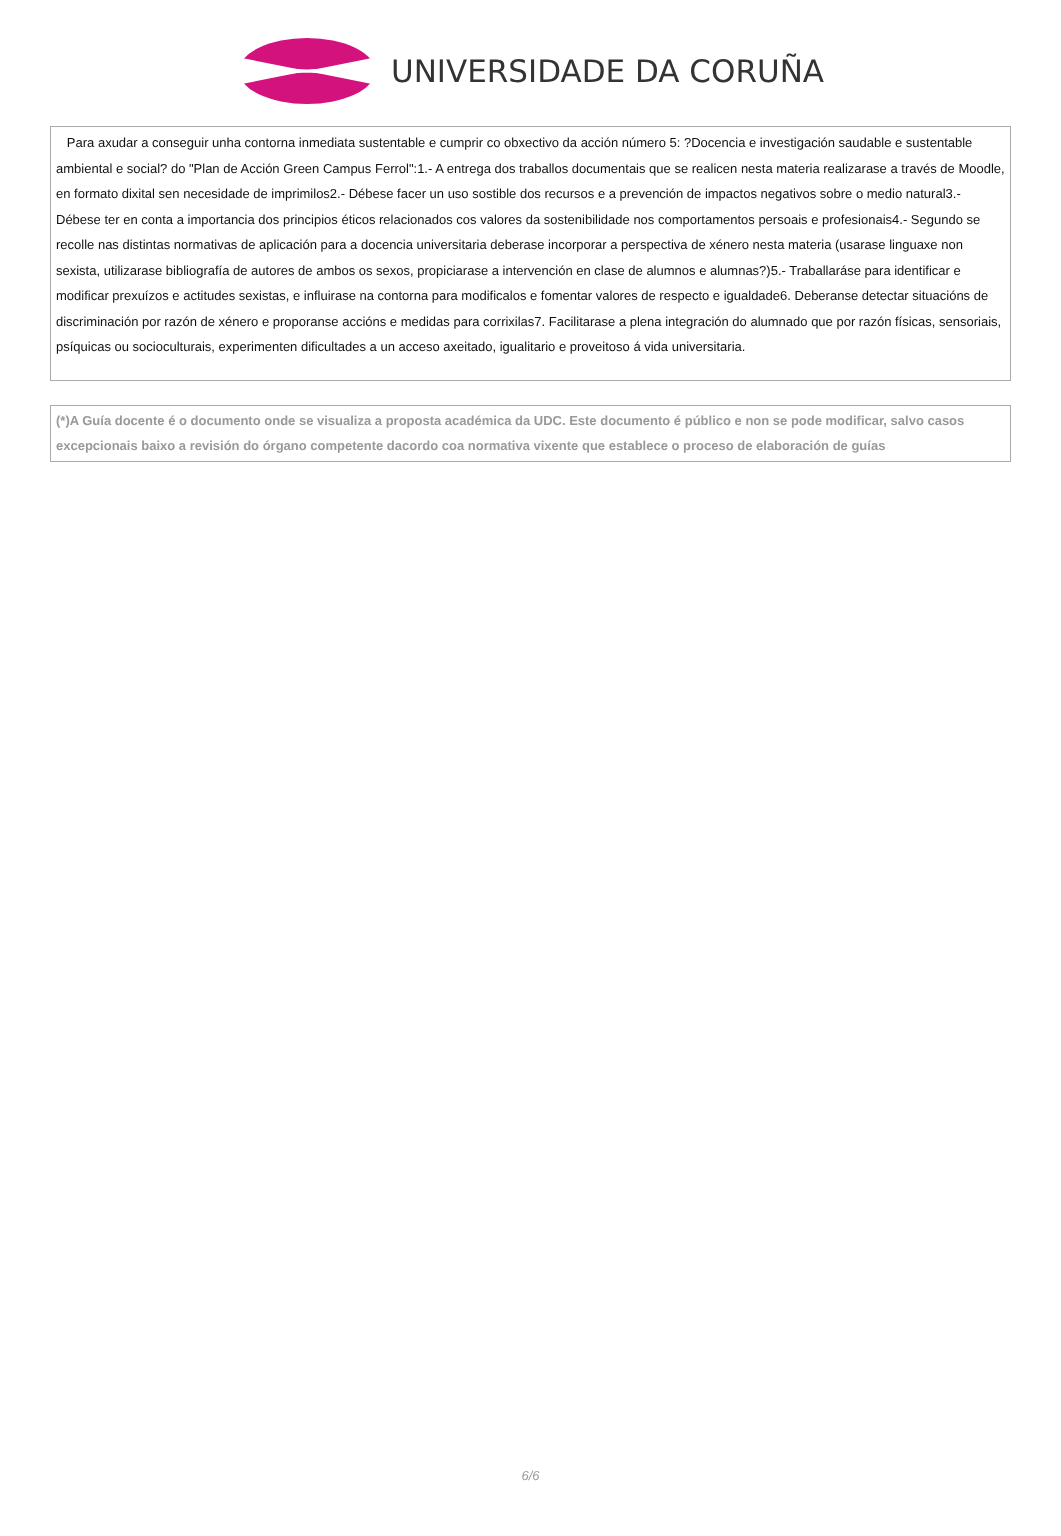UNIVERSIDADE DA CORUÑA
Para axudar a conseguir unha contorna inmediata sustentable e cumprir co obxectivo da acción número 5: ?Docencia e investigación saudable e sustentable ambiental e social? do "Plan de Acción Green Campus Ferrol":1.- A entrega dos traballos documentais que se realicen nesta materia realizarase a través de Moodle, en formato dixital sen necesidade de imprimilos2.- Débese facer un uso sostible dos recursos e a prevención de impactos negativos sobre o medio natural3.- Débese ter en conta a importancia dos principios éticos relacionados cos valores da sostenibilidade nos comportamentos persoais e profesionais4.- Segundo se recolle nas distintas normativas de aplicación para a docencia universitaria deberase incorporar a perspectiva de xénero nesta materia (usarase linguaxe non sexista, utilizarase bibliografía de autores de ambos os sexos, propiciarase a intervención en clase de alumnos e alumnas?)5.- Traballaráse para identificar e modificar prexuízos e actitudes sexistas, e influirase na contorna para modificalos e fomentar valores de respecto e igualdade6. Deberanse detectar situacións de discriminación por razón de xénero e proporanse accións e medidas para corrixilas7. Facilitarase a plena integración do alumnado que por razón físicas, sensoriais, psíquicas ou socioculturais, experimenten dificultades a un acceso axeitado, igualitario e proveitoso á vida universitaria.
(*)A Guía docente é o documento onde se visualiza a proposta académica da UDC. Este documento é público e non se pode modificar, salvo casos excepcionais baixo a revisión do órgano competente dacordo coa normativa vixente que establece o proceso de elaboración de guías
6/6